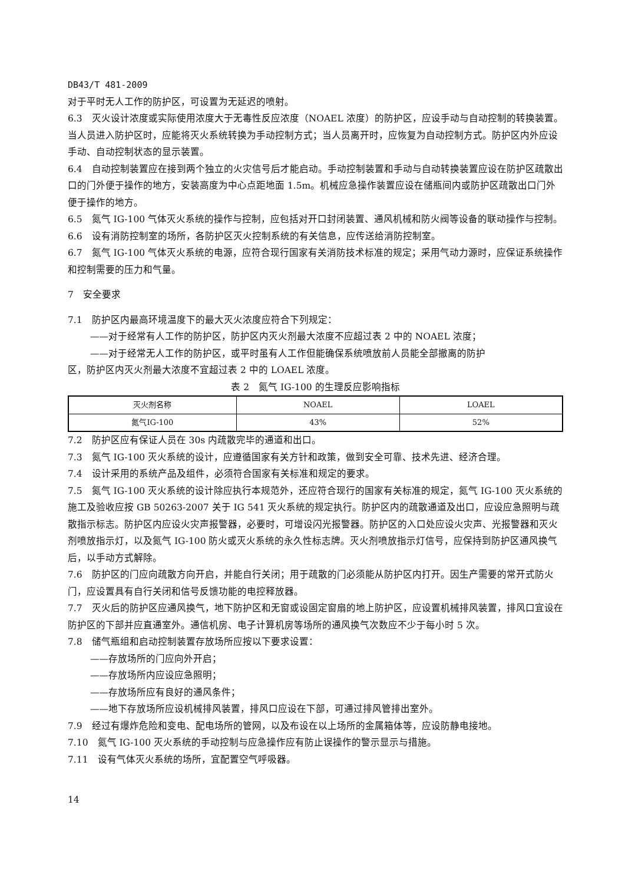DB43/T 481-2009
对于平时无人工作的防护区，可设置为无延迟的喷射。
6.3　灭火设计浓度或实际使用浓度大于无毒性反应浓度（NOAEL 浓度）的防护区，应设手动与自动控制的转换装置。当人员进入防护区时，应能将灭火系统转换为手动控制方式；当人员离开时，应恢复为自动控制方式。防护区内外应设手动、自动控制状态的显示装置。
6.4　自动控制装置应在接到两个独立的火灾信号后才能启动。手动控制装置和手动与自动转换装置应设在防护区疏散出口的门外便于操作的地方，安装高度为中心点距地面 1.5m。机械应急操作装置应设在储瓶间内或防护区疏散出口门外便于操作的地方。
6.5　氮气 IG-100 气体灭火系统的操作与控制，应包括对开口封闭装置、通风机械和防火阀等设备的联动操作与控制。
6.6　设有消防控制室的场所，各防护区灭火控制系统的有关信息，应传送给消防控制室。
6.7　氮气 IG-100 气体灭火系统的电源，应符合现行国家有关消防技术标准的规定；采用气动力源时，应保证系统操作和控制需要的压力和气量。
7　安全要求
7.1　防护区内最高环境温度下的最大灭火浓度应符合下列规定：
——对于经常有人工作的防护区，防护区内灭火剂最大浓度不应超过表 2 中的 NOAEL 浓度；
——对于经常无人工作的防护区，或平时虽有人工作但能确保系统喷放前人员能全部撤离的防护
区，防护区内灭火剂最大浓度不宜超过表 2 中的 LOAEL 浓度。
表 2　氮气 IG-100 的生理反应影响指标
| 灭火剂名称 | NOAEL | LOAEL |
| 氮气IG-100 | 43% | 52% |
7.2　防护区应有保证人员在 30s 内疏散完毕的通道和出口。
7.3　氮气 IG-100 灭火系统的设计，应遵循国家有关方针和政策，做到安全可靠、技术先进、经济合理。
7.4　设计采用的系统产品及组件，必须符合国家有关标准和规定的要求。
7.5　氮气 IG-100 灭火系统的设计除应执行本规范外，还应符合现行的国家有关标准的规定，氮气 IG-100 灭火系统的施工及验收应按 GB 50263-2007 关于 IG 541 灭火系统的规定执行。防护区内的疏散通道及出口，应设应急照明与疏散指示标志。防护区内应设火灾声报警器，必要时，可增设闪光报警器。防护区的入口处应设火灾声、光报警器和灭火剂喷放指示灯，以及氮气 IG-100 防火或灭火系统的永久性标志牌。灭火剂喷放指示灯信号，应保持到防护区通风换气后，以手动方式解除。
7.6　防护区的门应向疏散方向开启，并能自行关闭；用于疏散的门必须能从防护区内打开。因生产需要的常开式防火门，应设置具有自行关闭和信号反馈功能的电控释放器。
7.7　灭火后的防护区应通风换气，地下防护区和无窗或设固定窗扇的地上防护区，应设置机械排风装置，排风口宜设在防护区的下部并应直通室外。通信机房、电子计算机房等场所的通风换气次数应不少于每小时 5 次。
7.8　储气瓶组和启动控制装置存放场所应按以下要求设置：
——存放场所的门应向外开启；
——存放场所内应设应急照明；
——存放场所应有良好的通风条件；
——地下存放场所应设机械排风装置，排风口应设在下部，可通过排风管排出室外。
7.9　经过有爆炸危险和变电、配电场所的管网，以及布设在以上场所的金属箱体等，应设防静电接地。
7.10　氮气 IG-100 灭火系统的手动控制与应急操作应有防止误操作的警示显示与措施。
7.11　设有气体灭火系统的场所，宜配置空气呼吸器。
14